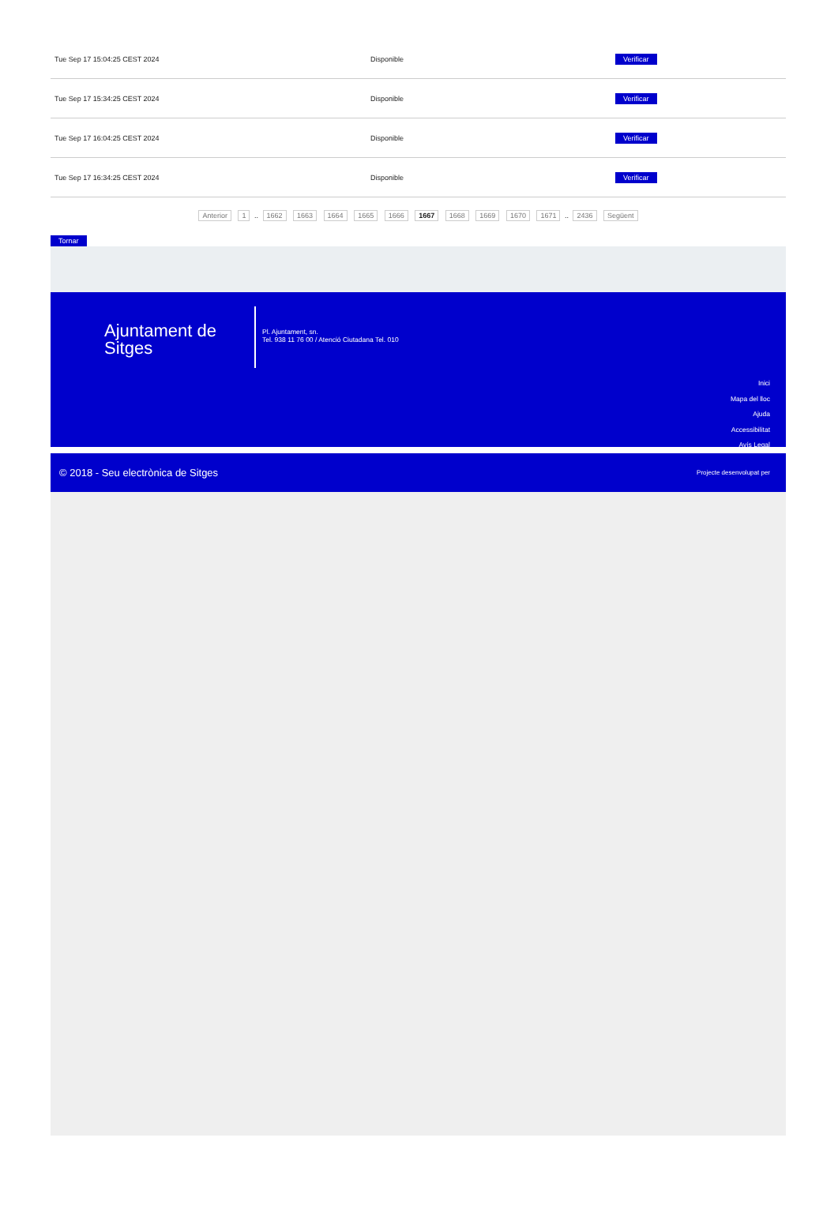| Tue Sep 17 15:04:25 CEST 2024 | Disponible | Verificar |
| Tue Sep 17 15:34:25 CEST 2024 | Disponible | Verificar |
| Tue Sep 17 16:04:25 CEST 2024 | Disponible | Verificar |
| Tue Sep 17 16:34:25 CEST 2024 | Disponible | Verificar |
Anterior 1 .. 1662 1663 1664 1665 1666 1667 1668 1669 1670 1671 .. 2436 Següent
Tornar
Ajuntament de Sitges
Pl. Ajuntament, sn.
Tel. 938 11 76 00 / Atenció Ciutadana Tel. 010
Inici
Mapa del lloc
Ajuda
Accessibilitat
Avís Legal
© 2018 - Seu electrònica de Sitges Projecte desenvolupat per